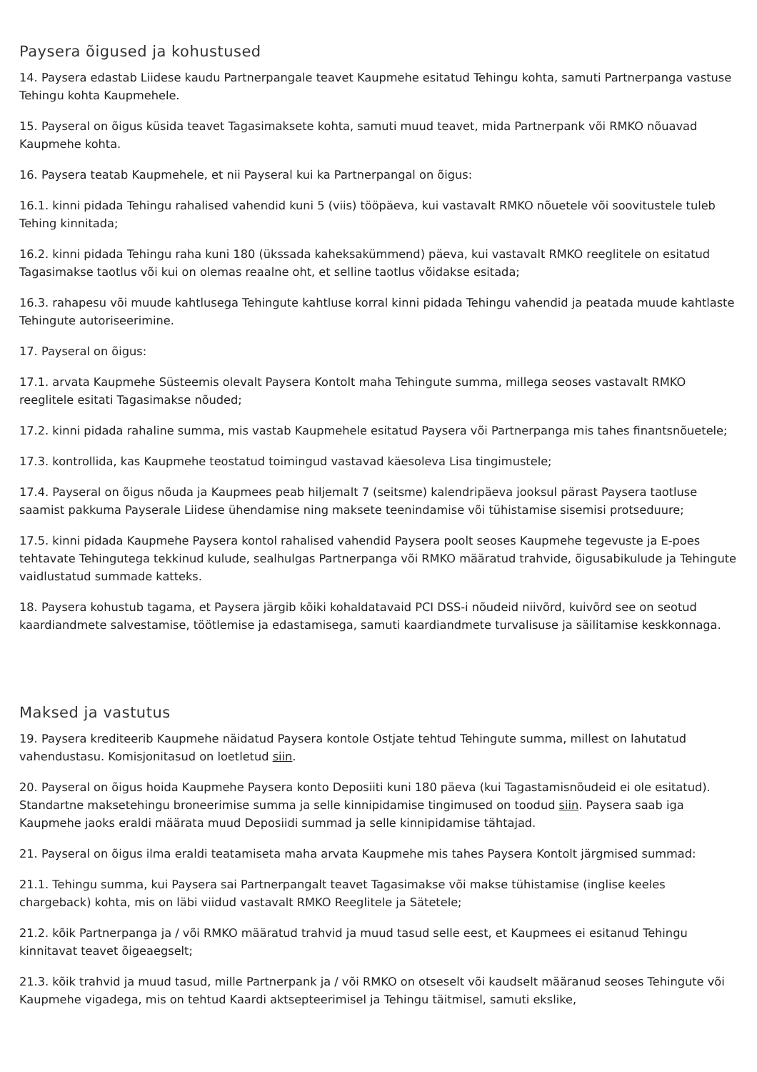Paysera õigused ja kohustused
14. Paysera edastab Liidese kaudu Partnerpangale teavet Kaupmehe esitatud Tehingu kohta, samuti Partnerpanga vastuse Tehingu kohta Kaupmehele.
15. Payseral on õigus küsida teavet Tagasimaksete kohta, samuti muud teavet, mida Partnerpank või RMKO nõuavad Kaupmehe kohta.
16. Paysera teatab Kaupmehele, et nii Payseral kui ka Partnerpangal on õigus:
16.1. kinni pidada Tehingu rahalised vahendid kuni 5 (viis) tööpäeva, kui vastavalt RMKO nõuetele või soovitustele tuleb Tehing kinnitada;
16.2. kinni pidada Tehingu raha kuni 180 (ükssada kaheksakümmend) päeva, kui vastavalt RMKO reeglitele on esitatud Tagasimakse taotlus või kui on olemas reaalne oht, et selline taotlus võidakse esitada;
16.3. rahapesu või muude kahtlusega Tehingute kahtluse korral kinni pidada Tehingu vahendid ja peatada muude kahtlaste Tehingute autoriseerimine.
17. Payseral on õigus:
17.1. arvata Kaupmehe Süsteemis olevalt Paysera Kontolt maha Tehingute summa, millega seoses vastavalt RMKO reeglitele esitati Tagasimakse nõuded;
17.2. kinni pidada rahaline summa, mis vastab Kaupmehele esitatud Paysera või Partnerpanga mis tahes finantsnõuetele;
17.3. kontrollida, kas Kaupmehe teostatud toimingud vastavad käesoleva Lisa tingimustele;
17.4. Payseral on õigus nõuda ja Kaupmees peab hiljemalt 7 (seitsme) kalendripäeva jooksul pärast Paysera taotluse saamist pakkuma Payserale Liidese ühendamise ning maksete teenindamise või tühistamise sisemisi protseduure;
17.5. kinni pidada Kaupmehe Paysera kontol rahalised vahendid Paysera poolt seoses Kaupmehe tegevuste ja E-poes tehtavate Tehingutega tekkinud kulude, sealhulgas Partnerpanga või RMKO määratud trahvide, õigusabikulude ja Tehingute vaidlustatud summade katteks.
18. Paysera kohustub tagama, et Paysera järgib kõiki kohaldatavaid PCI DSS-i nõudeid niivõrd, kuivõrd see on seotud kaardiandmete salvestamise, töötlemise ja edastamisega, samuti kaardiandmete turvalisuse ja säilitamise keskkonnaga.
Maksed ja vastutus
19. Paysera krediteerib Kaupmehe näidatud Paysera kontole Ostjate tehtud Tehingute summa, millest on lahutatud vahendustasu. Komisjonitasud on loetletud siin.
20. Payseral on õigus hoida Kaupmehe Paysera konto Deposiiti kuni 180 päeva (kui Tagastamisnõudeid ei ole esitatud). Standartne maksetehingu broneerimise summa ja selle kinnipidamise tingimused on toodud siin. Paysera saab iga Kaupmehe jaoks eraldi määrata muud Deposiidi summad ja selle kinnipidamise tähtajad.
21. Payseral on õigus ilma eraldi teatamiseta maha arvata Kaupmehe mis tahes Paysera Kontolt järgmised summad:
21.1. Tehingu summa, kui Paysera sai Partnerpangalt teavet Tagasimakse või makse tühistamise (inglise keeles chargeback) kohta, mis on läbi viidud vastavalt RMKO Reeglitele ja Sätetele;
21.2. kõik Partnerpanga ja / või RMKO määratud trahvid ja muud tasud selle eest, et Kaupmees ei esitanud Tehingu kinnitavat teavet õigeaegselt;
21.3. kõik trahvid ja muud tasud, mille Partnerpank ja / või RMKO on otseselt või kaudselt määranud seoses Tehingute või Kaupmehe vigadega, mis on tehtud Kaardi aktsepteerimisel ja Tehingu täitmisel, samuti ekslike,